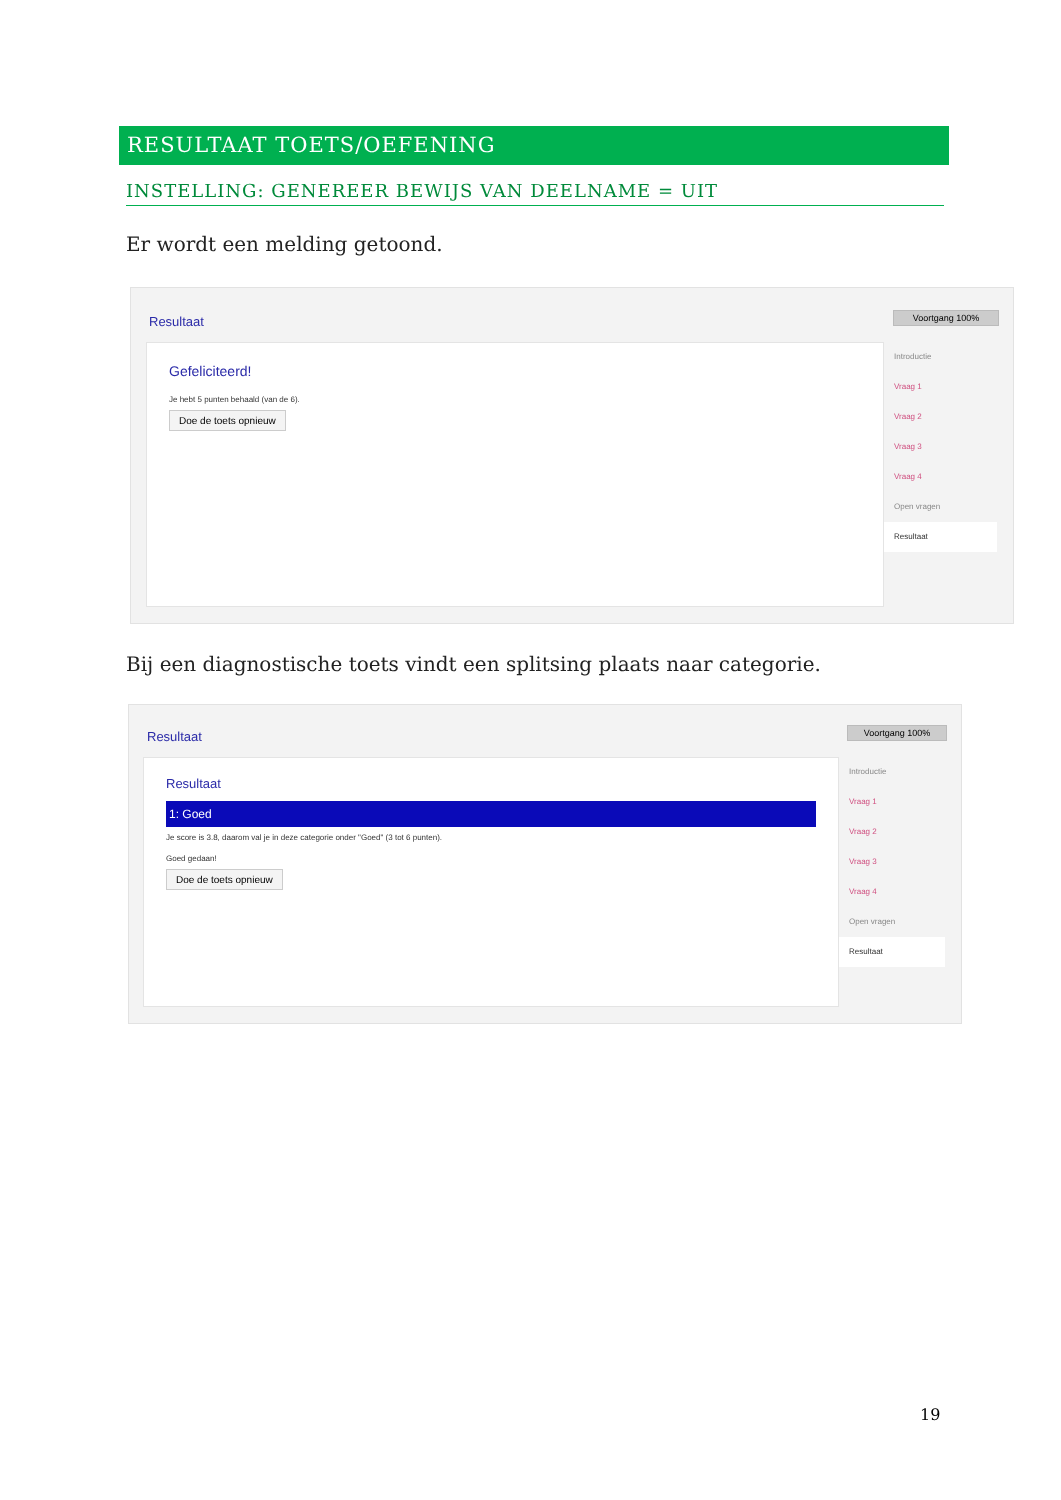RESULTAAT TOETS/OEFENING
INSTELLING: GENEREER BEWIJS VAN DEELNAME = UIT
Er wordt een melding getoond.
Resultaat Voortgang 100%
Gefeliciteerd!
Je hebt 5 punten behaald (van de 6).
Doe de toets opnieuw
Introductie
Vraag 1
Vraag 2
Vraag 3
Vraag 4
Open vragen
Resultaat
Bij een diagnostische toets vindt een splitsing plaats naar categorie.
Resultaat Voortgang 100%
Resultaat
1: Goed
Je score is 3.8, daarom val je in deze categorie onder "Goed" (3 tot 6 punten).
Goed gedaan!
Doe de toets opnieuw
Introductie
Vraag 1
Vraag 2
Vraag 3
Vraag 4
Open vragen
Resultaat
19